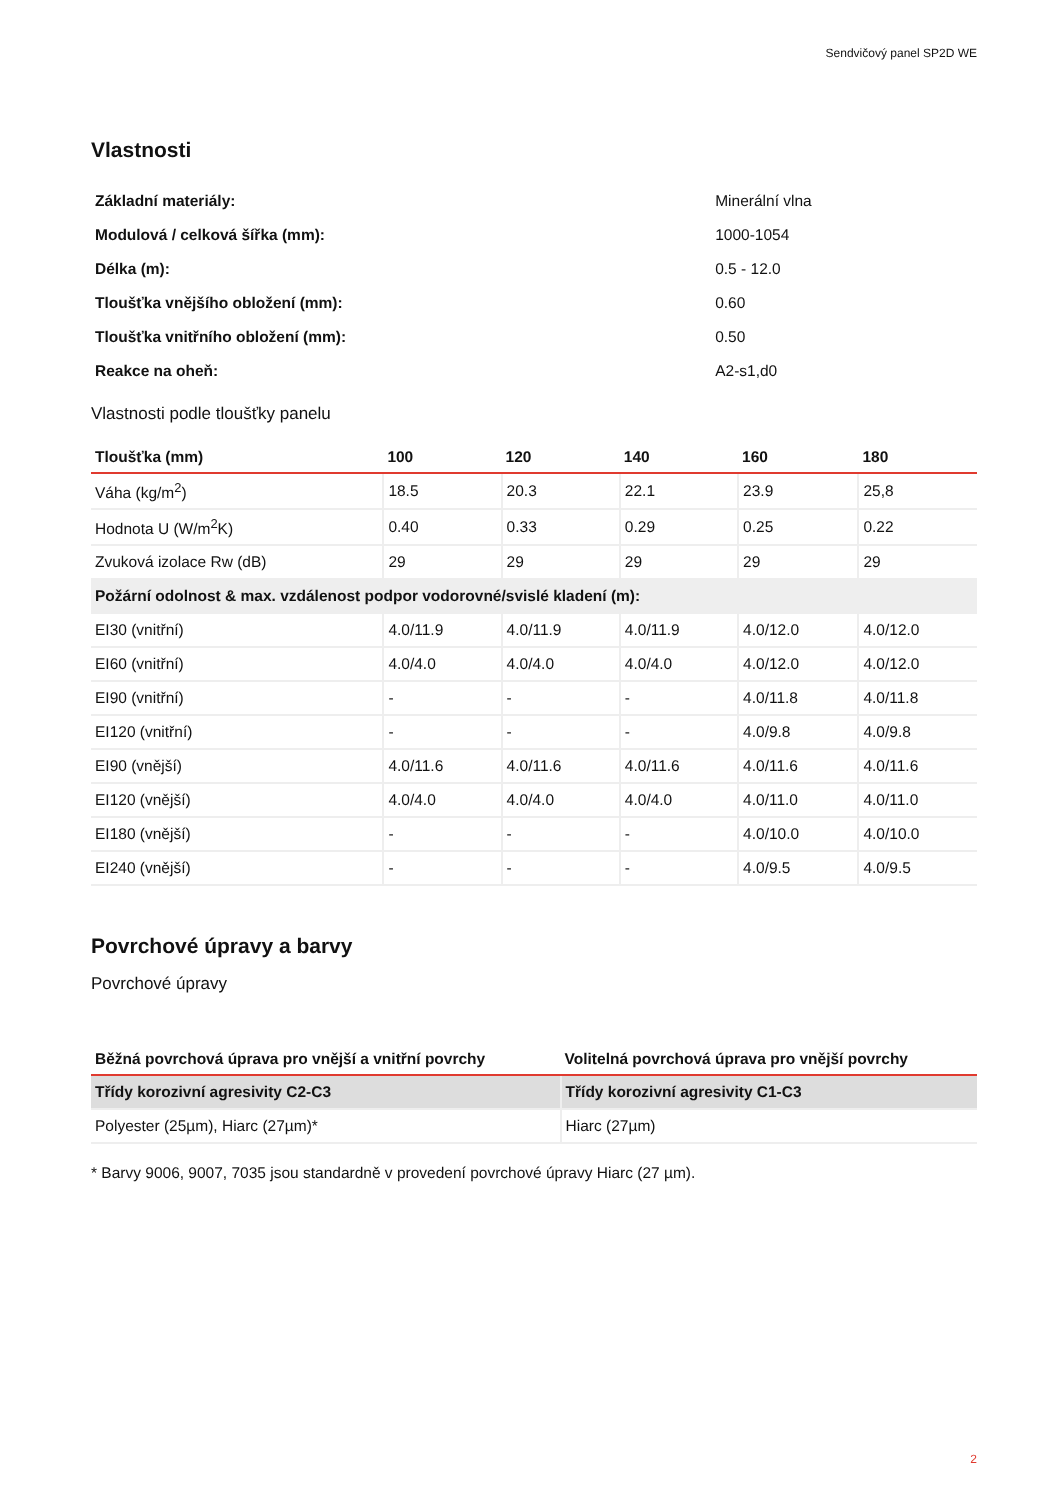Sendvičový panel SP2D WE
Vlastnosti
| Základní materiály: | Minerální vlna |
| Modulová / celková šířka (mm): | 1000-1054 |
| Délka (m): | 0.5 - 12.0 |
| Tloušťka vnějšího obložení (mm): | 0.60 |
| Tloušťka vnitřního obložení (mm): | 0.50 |
| Reakce na oheň: | A2-s1,d0 |
Vlastnosti podle tloušťky panelu
| Tloušťka (mm) | 100 | 120 | 140 | 160 | 180 |
| --- | --- | --- | --- | --- | --- |
| Váha (kg/m<sup>2</sup>) | 18.5 | 20.3 | 22.1 | 23.9 | 25,8 |
| Hodnota U (W/m<sup>2</sup>K) | 0.40 | 0.33 | 0.29 | 0.25 | 0.22 |
| Zvuková izolace Rw (dB) | 29 | 29 | 29 | 29 | 29 |
| Požární odolnost & max. vzdálenost podpor vodorovné/svislé kladení (m): | | | | | |
| EI30 (vnitřní) | 4.0/11.9 | 4.0/11.9 | 4.0/11.9 | 4.0/12.0 | 4.0/12.0 |
| EI60 (vnitřní) | 4.0/4.0 | 4.0/4.0 | 4.0/4.0 | 4.0/12.0 | 4.0/12.0 |
| EI90 (vnitřní) | - | - | - | 4.0/11.8 | 4.0/11.8 |
| EI120 (vnitřní) | - | - | - | 4.0/9.8 | 4.0/9.8 |
| EI90 (vnější) | 4.0/11.6 | 4.0/11.6 | 4.0/11.6 | 4.0/11.6 | 4.0/11.6 |
| EI120 (vnější) | 4.0/4.0 | 4.0/4.0 | 4.0/4.0 | 4.0/11.0 | 4.0/11.0 |
| EI180 (vnější) | - | - | - | 4.0/10.0 | 4.0/10.0 |
| EI240 (vnější) | - | - | - | 4.0/9.5 | 4.0/9.5 |
Povrchové úpravy a barvy
Povrchové úpravy
| Běžná povrchová úprava pro vnější a vnitřní povrchy | Volitelná povrchová úprava pro vnější povrchy |
| --- | --- |
| Třídy korozivní agresivity C2-C3 | Třídy korozivní agresivity C1-C3 |
| Polyester (25µm), Hiarc (27µm)* | Hiarc (27µm) |
* Barvy 9006, 9007, 7035 jsou standardně v provedení povrchové úpravy Hiarc (27 µm).
2